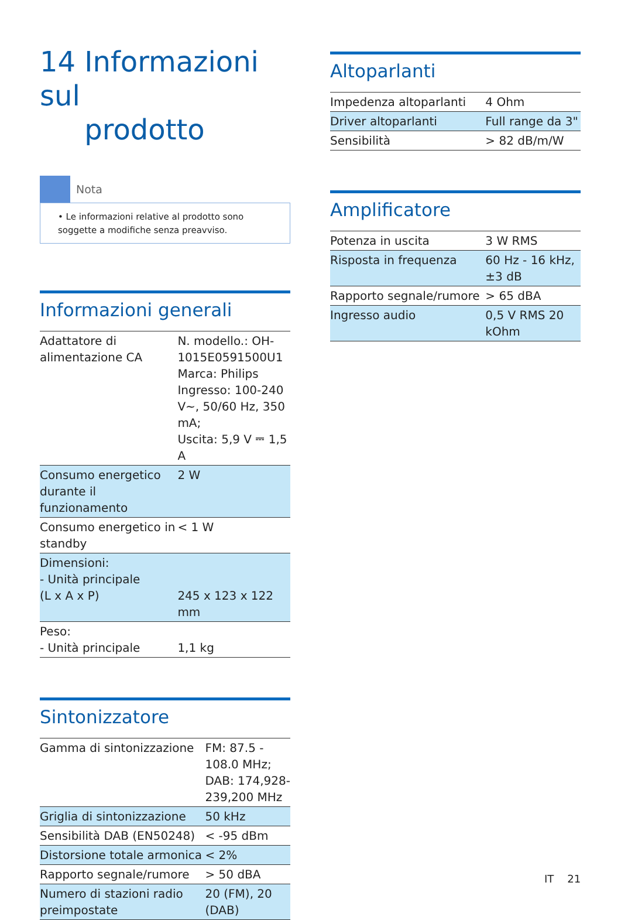14 Informazioni sul
prodotto
Nota
• Le informazioni relative al prodotto sono soggette a modifiche senza preavviso.
Informazioni generali
| Adattatore di alimentazione CA | N. modello.: OH-1015E0591500U1 Marca: Philips Ingresso: 100-240 V~, 50/60 Hz, 350 mA; Uscita: 5,9 V ⎓ 1,5 A |
| Consumo energetico durante il funzionamento | 2 W |
| Consumo energetico in standby | < 1 W |
| Dimensioni: - Unità principale (L x A x P) | 245 x 123 x 122 mm |
| Peso: - Unità principale | 1,1 kg |
Sintonizzatore
| Gamma di sintonizzazione | FM: 87.5 - 108.0 MHz; DAB: 174,928-239,200 MHz |
| Griglia di sintonizzazione | 50 kHz |
| Sensibilità DAB (EN50248) | < -95 dBm |
| Distorsione totale armonica | < 2% |
| Rapporto segnale/rumore | > 50 dBA |
| Numero di stazioni radio preimpostate | 20 (FM), 20 (DAB) |
Altoparlanti
| Impedenza altoparlanti | 4 Ohm |
| Driver altoparlanti | Full range da 3" |
| Sensibilità | > 82 dB/m/W |
Amplificatore
| Potenza in uscita | 3 W RMS |
| Risposta in frequenza | 60 Hz - 16 kHz, ±3 dB |
| Rapporto segnale/rumore | > 65 dBA |
| Ingresso audio | 0,5 V RMS 20 kOhm |
IT 21